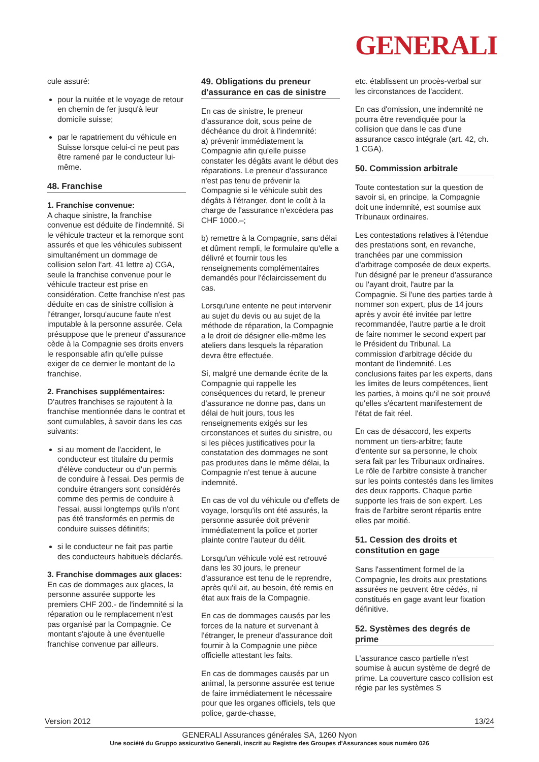GENERALI
cule assuré:
pour la nuitée et le voyage de retour en chemin de fer jusqu'à leur domicile suisse;
par le rapatriement du véhicule en Suisse lorsque celui-ci ne peut pas être ramené par le conducteur lui-même.
48. Franchise
1. Franchise convenue:
A chaque sinistre, la franchise convenue est déduite de l'indemnité. Si le véhicule tracteur et la remorque sont assurés et que les véhicules subissent simultanément un dommage de collision selon l'art. 41 lettre a) CGA, seule la franchise convenue pour le véhicule tracteur est prise en considération. Cette franchise n'est pas déduite en cas de sinistre collision à l'étranger, lorsqu'aucune faute n'est imputable à la personne assurée. Cela présuppose que le preneur d'assurance cède à la Compagnie ses droits envers le responsable afin qu'elle puisse exiger de ce dernier le montant de la franchise.
2. Franchises supplémentaires:
D'autres franchises se rajoutent à la franchise mentionnée dans le contrat et sont cumulables, à savoir dans les cas suivants:
si au moment de l'accident, le conducteur est titulaire du permis d'élève conducteur ou d'un permis de conduire à l'essai. Des permis de conduire étrangers sont considérés comme des permis de conduire à l'essai, aussi longtemps qu'ils n'ont pas été transformés en permis de conduire suisses définitifs;
si le conducteur ne fait pas partie des conducteurs habituels déclarés.
3. Franchise dommages aux glaces:
En cas de dommages aux glaces, la personne assurée supporte les premiers CHF 200.- de l'indemnité si la réparation ou le remplacement n'est pas organisé par la Compagnie. Ce montant s'ajoute à une éventuelle franchise convenue par ailleurs.
49. Obligations du preneur d'assurance en cas de sinistre
En cas de sinistre, le preneur d'assurance doit, sous peine de déchéance du droit à l'indemnité:
a) prévenir immédiatement la Compagnie afin qu'elle puisse constater les dégâts avant le début des réparations. Le preneur d'assurance n'est pas tenu de prévenir la Compagnie si le véhicule subit des dégâts à l'étranger, dont le coût à la charge de l'assurance n'excédera pas CHF 1000.–;
b) remettre à la Compagnie, sans délai et dûment rempli, le formulaire qu'elle a délivré et fournir tous les renseignements complémentaires demandés pour l'éclaircissement du cas.
Lorsqu'une entente ne peut intervenir au sujet du devis ou au sujet de la méthode de réparation, la Compagnie a le droit de désigner elle-même les ateliers dans lesquels la réparation devra être effectuée.
Si, malgré une demande écrite de la Compagnie qui rappelle les conséquences du retard, le preneur d'assurance ne donne pas, dans un délai de huit jours, tous les renseignements exigés sur les circonstances et suites du sinistre, ou si les pièces justificatives pour la constatation des dommages ne sont pas produites dans le même délai, la Compagnie n'est tenue à aucune indemnité.
En cas de vol du véhicule ou d'effets de voyage, lorsqu'ils ont été assurés, la personne assurée doit prévenir immédiatement la police et porter plainte contre l'auteur du délit.
Lorsqu'un véhicule volé est retrouvé dans les 30 jours, le preneur d'assurance est tenu de le reprendre, après qu'il ait, au besoin, été remis en état aux frais de la Compagnie.
En cas de dommages causés par les forces de la nature et survenant à l'étranger, le preneur d'assurance doit fournir à la Compagnie une pièce officielle attestant les faits.
En cas de dommages causés par un animal, la personne assurée est tenue de faire immédiatement le nécessaire pour que les organes officiels, tels que police, garde-chasse,
etc. établissent un procès-verbal sur les circonstances de l'accident.
En cas d'omission, une indemnité ne pourra être revendiquée pour la collision que dans le cas d'une assurance casco intégrale (art. 42, ch. 1 CGA).
50. Commission arbitrale
Toute contestation sur la question de savoir si, en principe, la Compagnie doit une indemnité, est soumise aux Tribunaux ordinaires.
Les contestations relatives à l'étendue des prestations sont, en revanche, tranchées par une commission d'arbitrage composée de deux experts, l'un désigné par le preneur d'assurance ou l'ayant droit, l'autre par la Compagnie. Si l'une des parties tarde à nommer son expert, plus de 14 jours après y avoir été invitée par lettre recommandée, l'autre partie a le droit de faire nommer le second expert par le Président du Tribunal. La commission d'arbitrage décide du montant de l'indemnité. Les conclusions faites par les experts, dans les limites de leurs compétences, lient les parties, à moins qu'il ne soit prouvé qu'elles s'écartent manifestement de l'état de fait réel.
En cas de désaccord, les experts nomment un tiers-arbitre; faute d'entente sur sa personne, le choix sera fait par les Tribunaux ordinaires. Le rôle de l'arbitre consiste à trancher sur les points contestés dans les limites des deux rapports. Chaque partie supporte les frais de son expert. Les frais de l'arbitre seront répartis entre elles par moitié.
51. Cession des droits et constitution en gage
Sans l'assentiment formel de la Compagnie, les droits aux prestations assurées ne peuvent être cédés, ni constitués en gage avant leur fixation définitive.
52. Systèmes des degrés de prime
L'assurance casco partielle n'est soumise à aucun système de degré de prime. La couverture casco collision est régie par les systèmes S
Version 2012 13/24
GENERALI Assurances générales SA, 1260 Nyon
Une société du Gruppo assicurativo Generali, inscrit au Registre des Groupes d'Assurances sous numéro 026